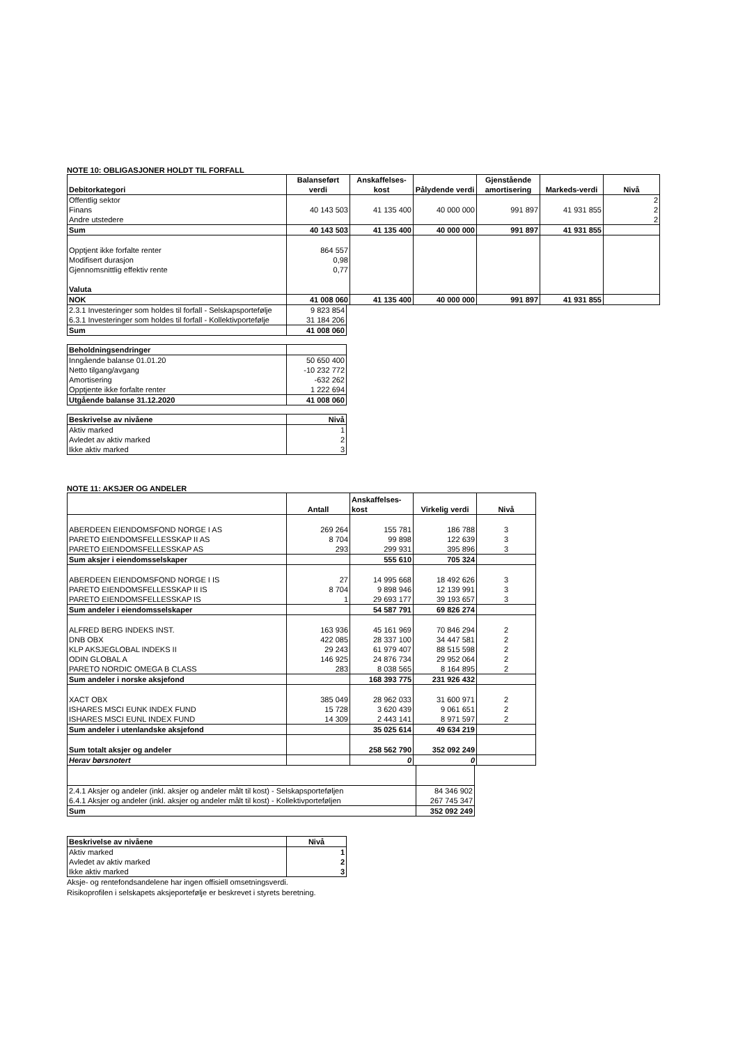NOTE 10: OBLIGASJONER HOLDT TIL FORFALL
| Debitorkategori | Balanseført verdi | Anskaffelses-kost | Pålydende verdi | Gjenstående amortisering | Markeds-verdi | Nivå |
| --- | --- | --- | --- | --- | --- | --- |
| Offentlig sektor | | | | | | 2 |
| Finans | 40 143 503 | 41 135 400 | 40 000 000 | 991 897 | 41 931 855 | 2 |
| Andre utstedere | | | | | | 2 |
| Sum | 40 143 503 | 41 135 400 | 40 000 000 | 991 897 | 41 931 855 | |
| Opptjent ikke forfalte renter | 864 557 | | | | | |
| Modifisert durasjon | 0,98 | | | | | |
| Gjennomsnittlig effektiv rente | 0,77 | | | | | |
| Valuta | | | | | | |
| NOK | 41 008 060 | 41 135 400 | 40 000 000 | 991 897 | 41 931 855 | |
| 2.3.1 Investeringer som holdes til forfall - Selskapsportefølje | 9 823 854 |
| 6.3.1 Investeringer som holdes til forfall - Kollektivportefølje | 31 184 206 |
| Sum | 41 008 060 |
| Beholdningsendringer | |
| Inngående balanse 01.01.20 | 50 650 400 |
| Netto tilgang/avgang | -10 232 772 |
| Amortisering | -632 262 |
| Opptjente ikke forfalte renter | 1 222 694 |
| Utgående balanse 31.12.2020 | 41 008 060 |
| Beskrivelse av nivåene | Nivå |
| Aktiv marked | 1 |
| Avledet av aktiv marked | 2 |
| Ikke aktiv marked | 3 |
NOTE 11: AKSJER OG ANDELER
| | Antall | Anskaffelses-kost | Virkelig verdi | Nivå |
| --- | --- | --- | --- | --- |
| ABERDEEN EIENDOMSFOND NORGE I AS | 269 264 | 155 781 | 186 788 | 3 |
| PARETO EIENDOMSFELLESSKAP II AS | 8 704 | 99 898 | 122 639 | 3 |
| PARETO EIENDOMSFELLESSKAP AS | 293 | 299 931 | 395 896 | 3 |
| Sum aksjer i eiendomsselskaper | | 555 610 | 705 324 | |
| ABERDEEN EIENDOMSFOND NORGE I IS | 27 | 14 995 668 | 18 492 626 | 3 |
| PARETO EIENDOMSFELLESSKAP II IS | 8 704 | 9 898 946 | 12 139 991 | 3 |
| PARETO EIENDOMSFELLESSKAP IS | 1 | 29 693 177 | 39 193 657 | 3 |
| Sum andeler i eiendomsselskaper | | 54 587 791 | 69 826 274 | |
| ALFRED BERG INDEKS INST. | 163 936 | 45 161 969 | 70 846 294 | 2 |
| DNB OBX | 422 085 | 28 337 100 | 34 447 581 | 2 |
| KLP AKSJEGLOBAL INDEKS II | 29 243 | 61 979 407 | 88 515 598 | 2 |
| ODIN GLOBAL A | 146 925 | 24 876 734 | 29 952 064 | 2 |
| PARETO NORDIC OMEGA B CLASS | 283 | 8 038 565 | 8 164 895 | 2 |
| Sum andeler i norske aksjefond | | 168 393 775 | 231 926 432 | |
| XACT OBX | 385 049 | 28 962 033 | 31 600 971 | 2 |
| ISHARES MSCI EUNK INDEX FUND | 15 728 | 3 620 439 | 9 061 651 | 2 |
| ISHARES MSCI EUNL INDEX FUND | 14 309 | 2 443 141 | 8 971 597 | 2 |
| Sum andeler i utenlandske aksjefond | | 35 025 614 | 49 634 219 | |
| Sum totalt aksjer og andeler | | 258 562 790 | 352 092 249 | |
| Herav børsnotert | | 0 | 0 | |
| 2.4.1 Aksjer og andeler (inkl. aksjer og andeler målt til kost) - Selskapsporteføljen | 84 346 902 |
| 6.4.1 Aksjer og andeler (inkl. aksjer og andeler målt til kost) - Kollektivporteføljen | 267 745 347 |
| Sum | 352 092 249 |
| Beskrivelse av nivåene | Nivå |
| Aktiv marked | 1 |
| Avledet av aktiv marked | 2 |
| Ikke aktiv marked | 3 |
Aksje- og rentefondsandelene har ingen offisiell omsetningsverdi.
Risikoprofilen i selskapets aksjeportefølje er beskrevet i styrets beretning.